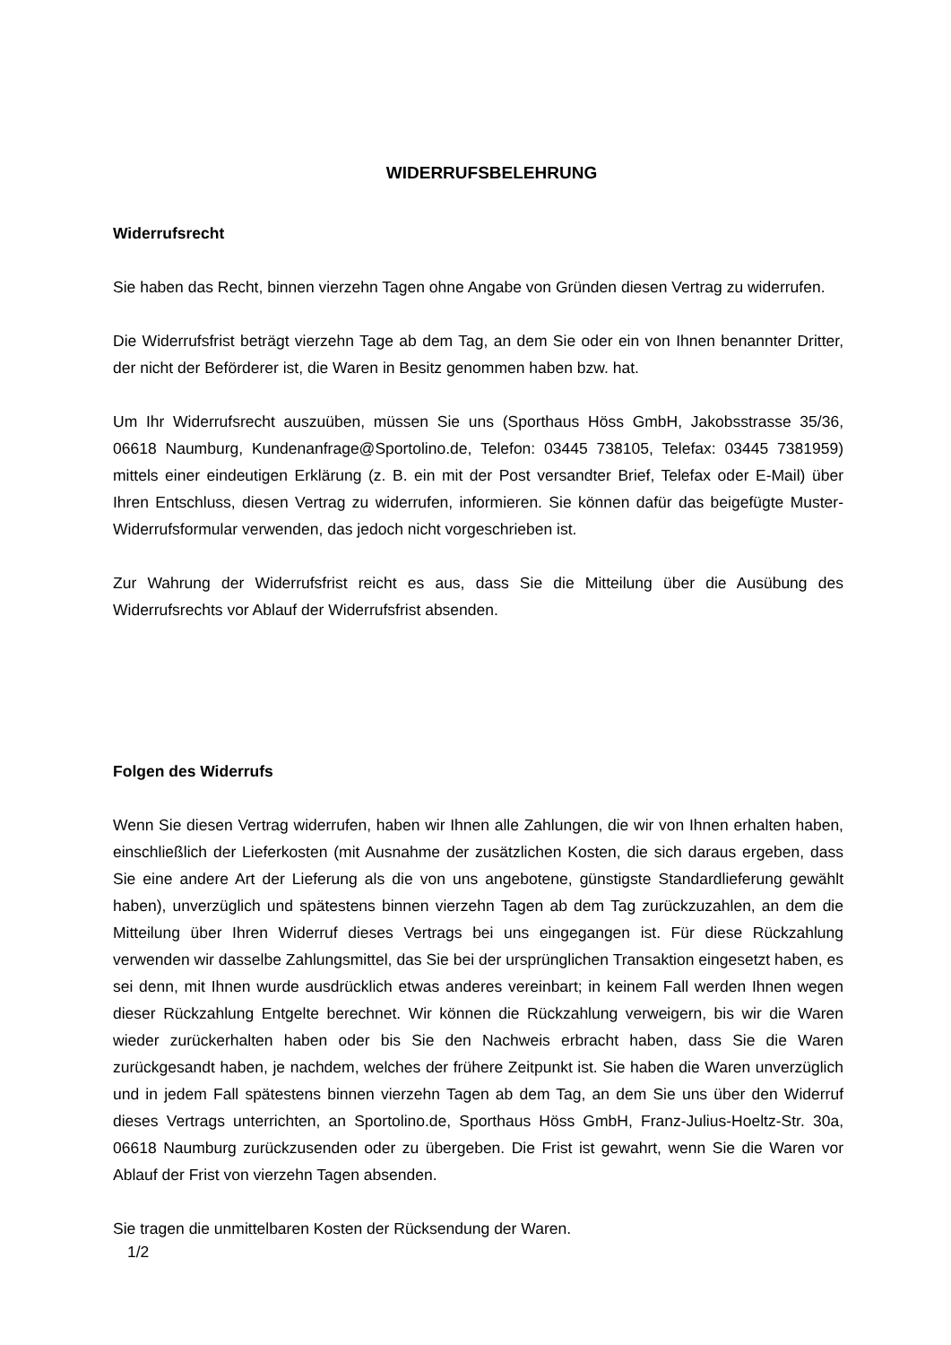WIDERRUFSBELEHRUNG
Widerrufsrecht
Sie haben das Recht, binnen vierzehn Tagen ohne Angabe von Gründen diesen Vertrag zu widerrufen.
Die Widerrufsfrist beträgt vierzehn Tage ab dem Tag, an dem Sie oder ein von Ihnen benannter Dritter, der nicht der Beförderer ist, die Waren in Besitz genommen haben bzw. hat.
Um Ihr Widerrufsrecht auszuüben, müssen Sie uns (Sporthaus Höss GmbH, Jakobsstrasse 35/36, 06618 Naumburg, Kundenanfrage@Sportolino.de, Telefon: 03445 738105, Telefax: 03445 7381959) mittels einer eindeutigen Erklärung (z. B. ein mit der Post versandter Brief, Telefax oder E-Mail) über Ihren Entschluss, diesen Vertrag zu widerrufen, informieren. Sie können dafür das beigefügte Muster-Widerrufsformular verwenden, das jedoch nicht vorgeschrieben ist.
Zur Wahrung der Widerrufsfrist reicht es aus, dass Sie die Mitteilung über die Ausübung des Widerrufsrechts vor Ablauf der Widerrufsfrist absenden.
Folgen des Widerrufs
Wenn Sie diesen Vertrag widerrufen, haben wir Ihnen alle Zahlungen, die wir von Ihnen erhalten haben, einschließlich der Lieferkosten (mit Ausnahme der zusätzlichen Kosten, die sich daraus ergeben, dass Sie eine andere Art der Lieferung als die von uns angebotene, günstigste Standardlieferung gewählt haben), unverzüglich und spätestens binnen vierzehn Tagen ab dem Tag zurückzuzahlen, an dem die Mitteilung über Ihren Widerruf dieses Vertrags bei uns eingegangen ist. Für diese Rückzahlung verwenden wir dasselbe Zahlungsmittel, das Sie bei der ursprünglichen Transaktion eingesetzt haben, es sei denn, mit Ihnen wurde ausdrücklich etwas anderes vereinbart; in keinem Fall werden Ihnen wegen dieser Rückzahlung Entgelte berechnet. Wir können die Rückzahlung verweigern, bis wir die Waren wieder zurückerhalten haben oder bis Sie den Nachweis erbracht haben, dass Sie die Waren zurückgesandt haben, je nachdem, welches der frühere Zeitpunkt ist. Sie haben die Waren unverzüglich und in jedem Fall spätestens binnen vierzehn Tagen ab dem Tag, an dem Sie uns über den Widerruf dieses Vertrags unterrichten, an Sportolino.de, Sporthaus Höss GmbH, Franz-Julius-Hoeltz-Str. 30a, 06618 Naumburg zurückzusenden oder zu übergeben. Die Frist ist gewahrt, wenn Sie die Waren vor Ablauf der Frist von vierzehn Tagen absenden.
Sie tragen die unmittelbaren Kosten der Rücksendung der Waren.
1/2